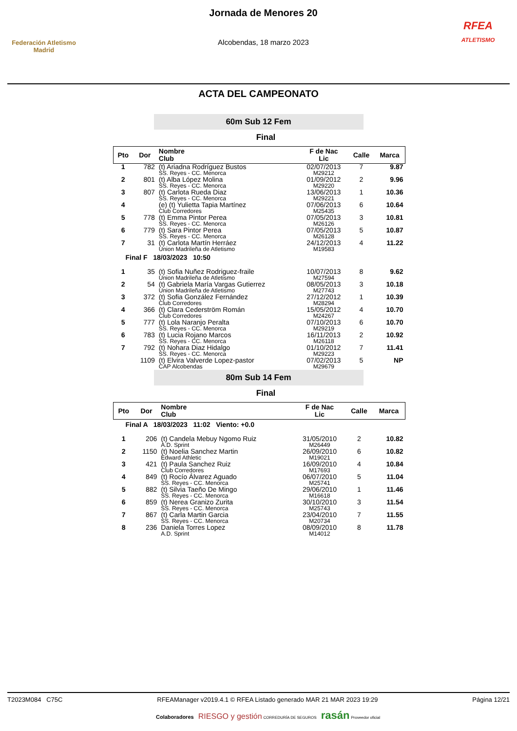Federación Atletismo
Madrid
Jornada de Menores 20
Alcobendas, 18 marzo 2023
RFEA
ATLETISMO
ACTA DEL CAMPEONATO
60m Sub 12 Fem
Final
| Pto | Dor | Nombre Club | F de Nac Lic | Calle | Marca |
| --- | --- | --- | --- | --- | --- |
| 1 | 782 | (t) Ariadna Rodríguez Bustos SS. Reyes - CC. Menorca | 02/07/2013 M29212 | 7 | 9.87 |
| 2 | 801 | (t) Alba López Molina SS. Reyes - CC. Menorca | 01/09/2012 M29220 | 2 | 9.96 |
| 3 | 807 | (t) Carlota Rueda Diaz SS. Reyes - CC. Menorca | 13/06/2013 M29221 | 1 | 10.36 |
| 4 | | (e) (t) Yulietta Tapia Martínez Club Corredores | 07/06/2013 M25435 | 6 | 10.64 |
| 5 | 778 | (t) Emma Pintor Perea SS. Reyes - CC. Menorca | 07/05/2013 M26126 | 3 | 10.81 |
| 6 | 779 | (t) Sara Pintor Perea SS. Reyes - CC. Menorca | 07/05/2013 M26128 | 5 | 10.87 |
| 7 | 31 | (t) Carlota Martín Herráez Union Madrileña de Atletismo | 24/12/2013 M19583 | 4 | 11.22 |
| Final F 18/03/2023 10:50 | | | | | |
| 1 | 35 | (t) Sofia Nuñez Rodriguez-fraile Union Madrileña de Atletismo | 10/07/2013 M27594 | 8 | 9.62 |
| 2 | 54 | (t) Gabriela María Vargas Gutierrez Union Madrileña de Atletismo | 08/05/2013 M27743 | 3 | 10.18 |
| 3 | 372 | (t) Sofia González Fernández Club Corredores | 27/12/2012 M28294 | 1 | 10.39 |
| 4 | 366 | (t) Clara Cederström Román Club Corredores | 15/05/2012 M24267 | 4 | 10.70 |
| 5 | 777 | (t) Lola Naranjo Peralta SS. Reyes - CC. Menorca | 07/10/2013 M29219 | 6 | 10.70 |
| 6 | 783 | (t) Lucia Rojano Marcos SS. Reyes - CC. Menorca | 16/11/2013 M26118 | 2 | 10.92 |
| 7 | 792 | (t) Nohara Diaz Hidalgo SS. Reyes - CC. Menorca | 01/10/2012 M29223 | 7 | 11.41 |
| | 1109 | (t) Elvira Valverde Lopez-pastor CAP Alcobendas | 07/02/2013 M29679 | 5 | NP |
80m Sub 14 Fem
Final
| Pto | Dor | Nombre Club | F de Nac Lic | Calle | Marca |
| --- | --- | --- | --- | --- | --- |
| Final A 18/03/2023 11:02 Viento: +0.0 | | | | | |
| 1 | 206 | (t) Candela Mebuy Ngomo Ruiz A.D. Sprint | 31/05/2010 M26449 | 2 | 10.82 |
| 2 | 1150 | (t) Noelia Sanchez Martin Edward Athletic | 26/09/2010 M19021 | 6 | 10.82 |
| 3 | 421 | (t) Paula Sanchez Ruiz Club Corredores | 16/09/2010 M17693 | 4 | 10.84 |
| 4 | 849 | (t) Rocío Álvarez Aguado SS. Reyes - CC. Menorca | 06/07/2010 M25741 | 5 | 11.04 |
| 5 | 882 | (t) Silvia Taeño De Mingo SS. Reyes - CC. Menorca | 29/06/2010 M16618 | 1 | 11.46 |
| 6 | 859 | (t) Nerea Granizo Zurita SS. Reyes - CC. Menorca | 30/10/2010 M25743 | 3 | 11.54 |
| 7 | 867 | (t) Carla Martin Garcia SS. Reyes - CC. Menorca | 23/04/2010 M20734 | 7 | 11.55 |
| 8 | 236 | Daniela Torres Lopez A.D. Sprint | 08/09/2010 M14012 | 8 | 11.78 |
T2023M084 C75C RFEAManager v2019.4.1 © RFEA Listado generado MAR 21 MAR 2023 19:29 Página 12/21
Colaboradores RIESGO y gestión CORREDURÍA DE SEGUROS rasán Proveedor oficial